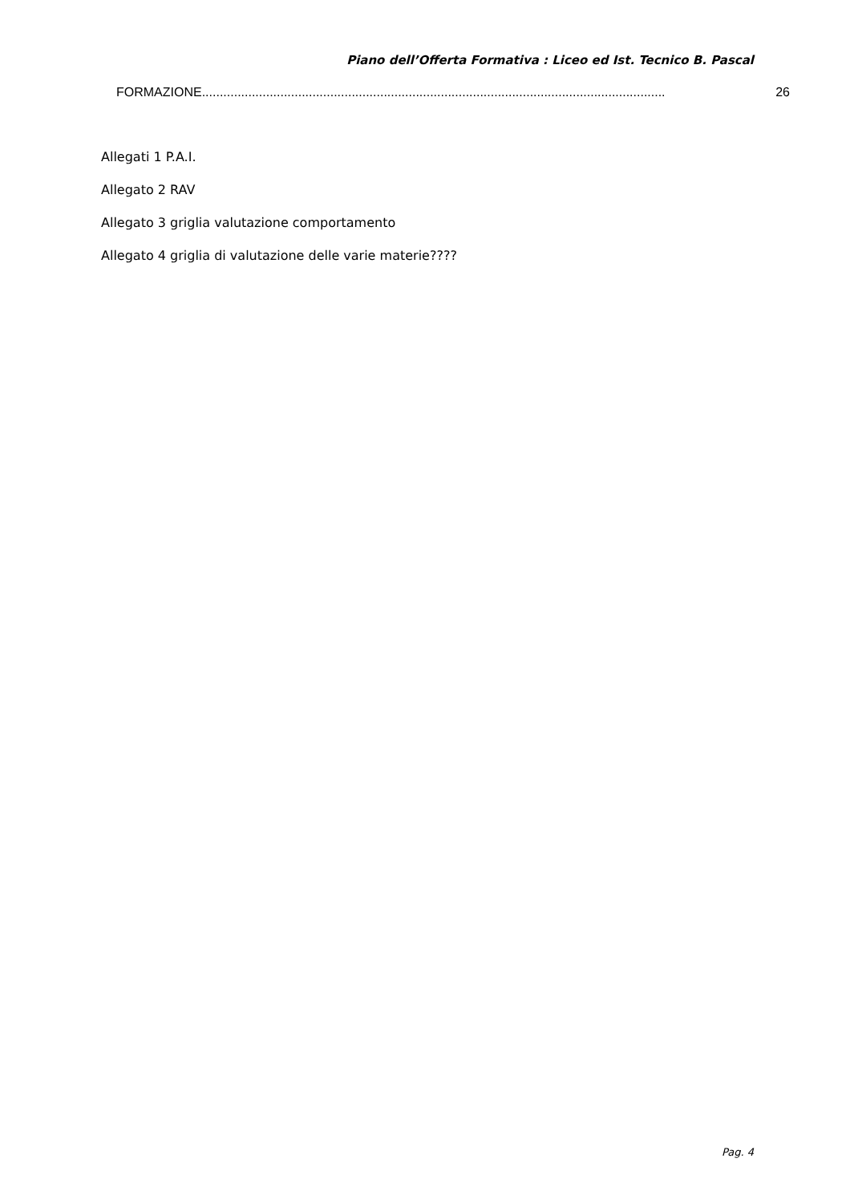Piano dell’Offerta Formativa : Liceo ed Ist. Tecnico B. Pascal
FORMAZIONE.................................................................................................................................. 26
Allegati 1 P.A.I.
Allegato 2 RAV
Allegato 3 griglia valutazione comportamento
Allegato 4 griglia di valutazione delle varie materie????
Pag. 4